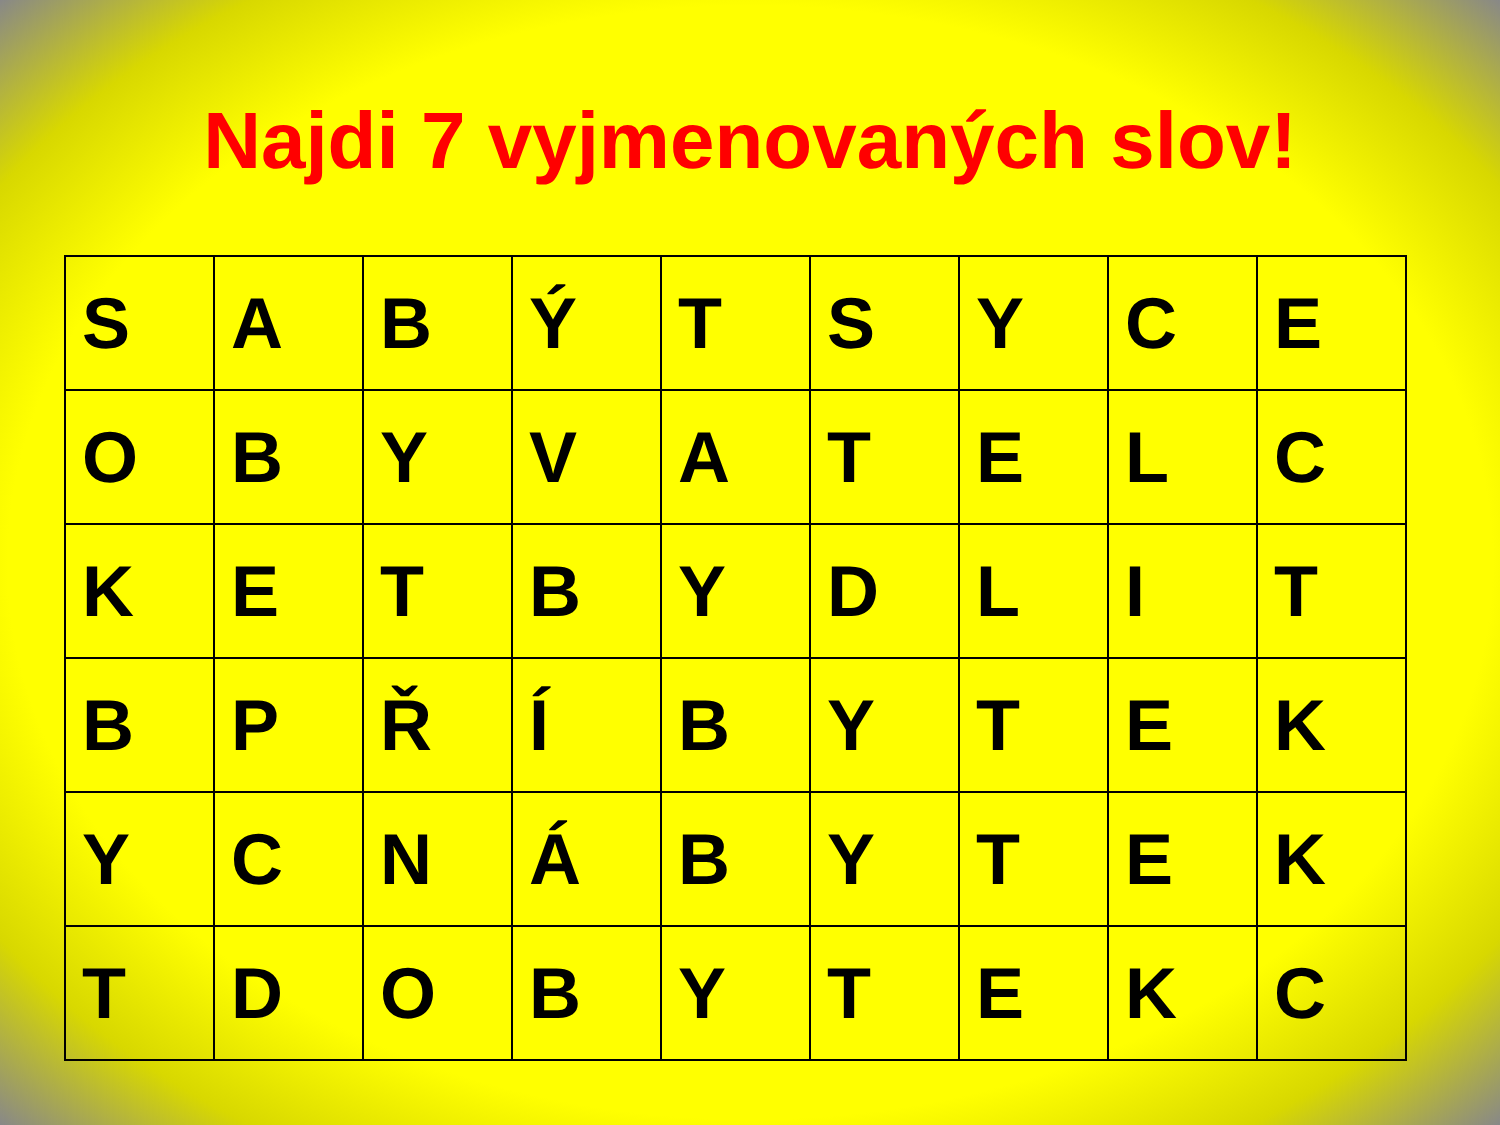Najdi 7 vyjmenovaných slov!
| S | A | B | Ý | T | S | Y | C | E |
| O | B | Y | V | A | T | E | L | C |
| K | E | T | B | Y | D | L | I | T |
| B | P | Ř | Í | B | Y | T | E | K |
| Y | C | N | Á | B | Y | T | E | K |
| T | D | O | B | Y | T | E | K | C |